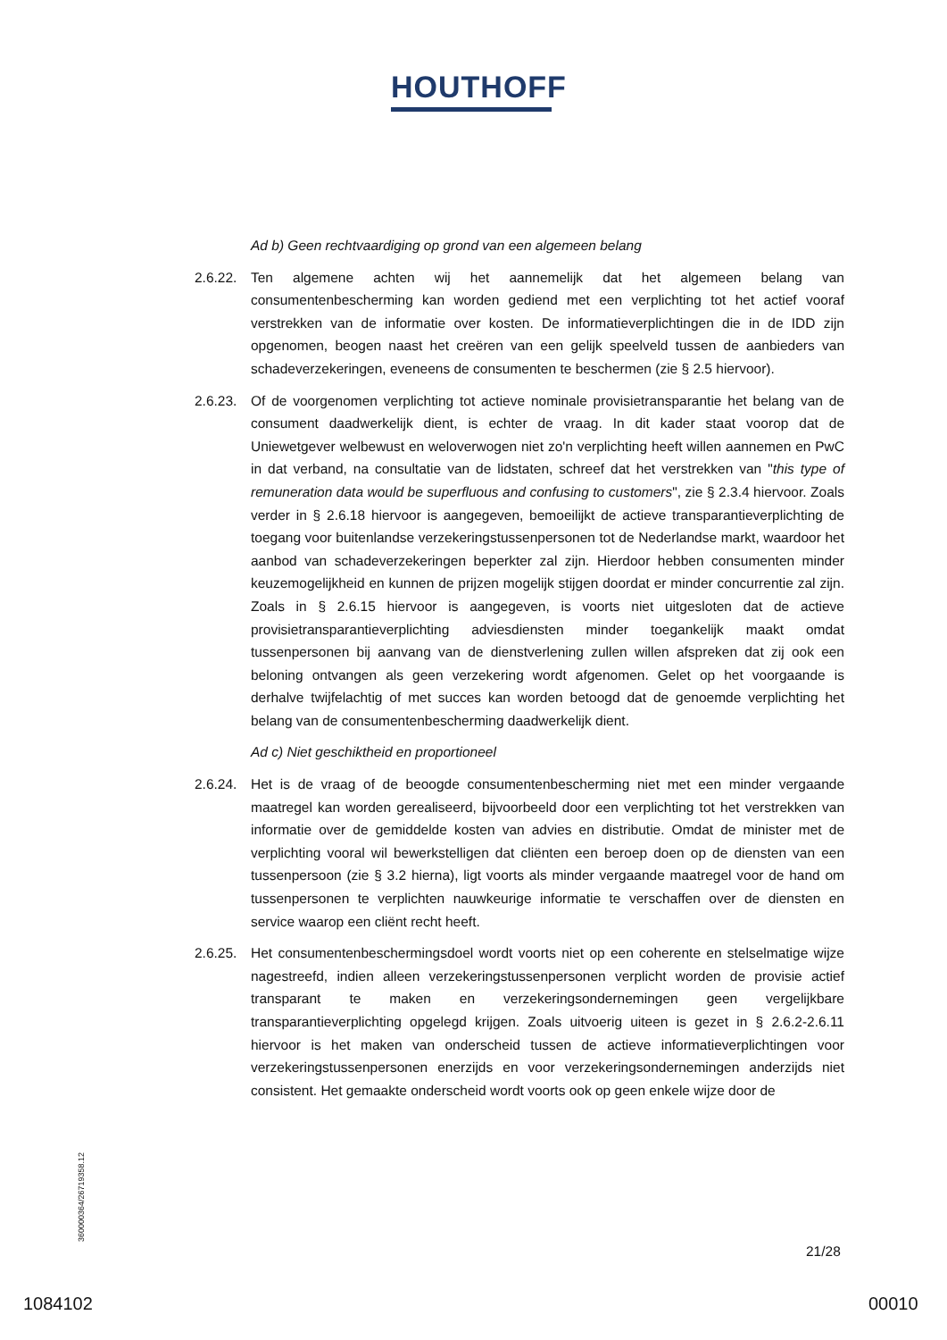HOUTHOFF
Ad b) Geen rechtvaardiging op grond van een algemeen belang
2.6.22. Ten algemene achten wij het aannemelijk dat het algemeen belang van consumentenbescherming kan worden gediend met een verplichting tot het actief vooraf verstrekken van de informatie over kosten. De informatieverplichtingen die in de IDD zijn opgenomen, beogen naast het creëren van een gelijk speelveld tussen de aanbieders van schadeverzekeringen, eveneens de consumenten te beschermen (zie § 2.5 hiervoor).
2.6.23. Of de voorgenomen verplichting tot actieve nominale provisietransparantie het belang van de consument daadwerkelijk dient, is echter de vraag. In dit kader staat voorop dat de Uniewetgever welbewust en weloverwogen niet zo'n verplichting heeft willen aannemen en PwC in dat verband, na consultatie van de lidstaten, schreef dat het verstrekken van "this type of remuneration data would be superfluous and confusing to customers", zie § 2.3.4 hiervoor. Zoals verder in § 2.6.18 hiervoor is aangegeven, bemoeilijkt de actieve transparantieverplichting de toegang voor buitenlandse verzekeringstussenpersonen tot de Nederlandse markt, waardoor het aanbod van schadeverzekeringen beperkter zal zijn. Hierdoor hebben consumenten minder keuzemogelijkheid en kunnen de prijzen mogelijk stijgen doordat er minder concurrentie zal zijn. Zoals in § 2.6.15 hiervoor is aangegeven, is voorts niet uitgesloten dat de actieve provisietransparantieverplichting adviesdiensten minder toegankelijk maakt omdat tussenpersonen bij aanvang van de dienstverlening zullen willen afspreken dat zij ook een beloning ontvangen als geen verzekering wordt afgenomen. Gelet op het voorgaande is derhalve twijfelachtig of met succes kan worden betoogd dat de genoemde verplichting het belang van de consumentenbescherming daadwerkelijk dient.
Ad c) Niet geschiktheid en proportioneel
2.6.24. Het is de vraag of de beoogde consumentenbescherming niet met een minder vergaande maatregel kan worden gerealiseerd, bijvoorbeeld door een verplichting tot het verstrekken van informatie over de gemiddelde kosten van advies en distributie. Omdat de minister met de verplichting vooral wil bewerkstelligen dat cliënten een beroep doen op de diensten van een tussenpersoon (zie § 3.2 hierna), ligt voorts als minder vergaande maatregel voor de hand om tussenpersonen te verplichten nauwkeurige informatie te verschaffen over de diensten en service waarop een cliënt recht heeft.
2.6.25. Het consumentenbeschermingsdoel wordt voorts niet op een coherente en stelselmatige wijze nagestreefd, indien alleen verzekeringstussenpersonen verplicht worden de provisie actief transparant te maken en verzekeringsondernemingen geen vergelijkbare transparantieverplichting opgelegd krijgen. Zoals uitvoerig uiteen is gezet in § 2.6.2-2.6.11 hiervoor is het maken van onderscheid tussen de actieve informatieverplichtingen voor verzekeringstussenpersonen enerzijds en voor verzekeringsondernemingen anderzijds niet consistent. Het gemaakte onderscheid wordt voorts ook op geen enkele wijze door de
360000364/26719358.12
21/28
1084102 00010